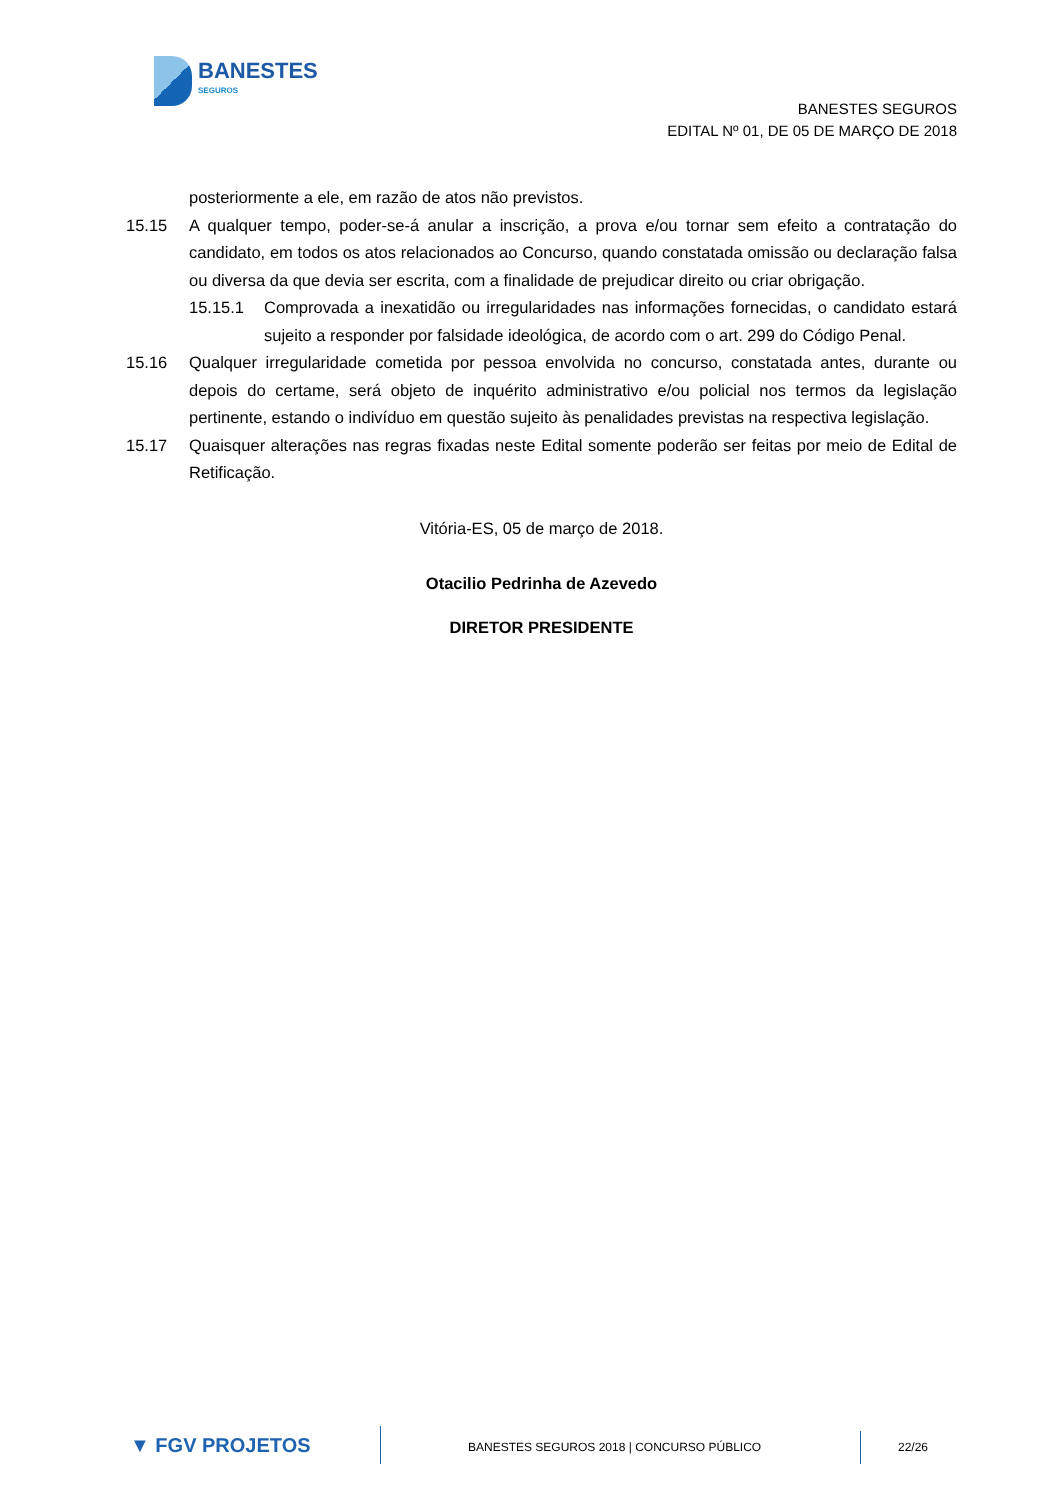BANESTES
SEGUROS
BANESTES SEGUROS
EDITAL Nº 01, DE 05 DE MARÇO DE 2018
posteriormente a ele, em razão de atos não previstos.
15.15 A qualquer tempo, poder-se-á anular a inscrição, a prova e/ou tornar sem efeito a contratação do candidato, em todos os atos relacionados ao Concurso, quando constatada omissão ou declaração falsa ou diversa da que devia ser escrita, com a finalidade de prejudicar direito ou criar obrigação.
15.15.1 Comprovada a inexatidão ou irregularidades nas informações fornecidas, o candidato estará sujeito a responder por falsidade ideológica, de acordo com o art. 299 do Código Penal.
15.16 Qualquer irregularidade cometida por pessoa envolvida no concurso, constatada antes, durante ou depois do certame, será objeto de inquérito administrativo e/ou policial nos termos da legislação pertinente, estando o indivíduo em questão sujeito às penalidades previstas na respectiva legislação.
15.17 Quaisquer alterações nas regras fixadas neste Edital somente poderão ser feitas por meio de Edital de Retificação.
Vitória-ES, 05 de março de 2018.
Otacilio Pedrinha de Azevedo
DIRETOR PRESIDENTE
▼ FGV PROJETOS
BANESTES SEGUROS 2018 | CONCURSO PÚBLICO
22/26